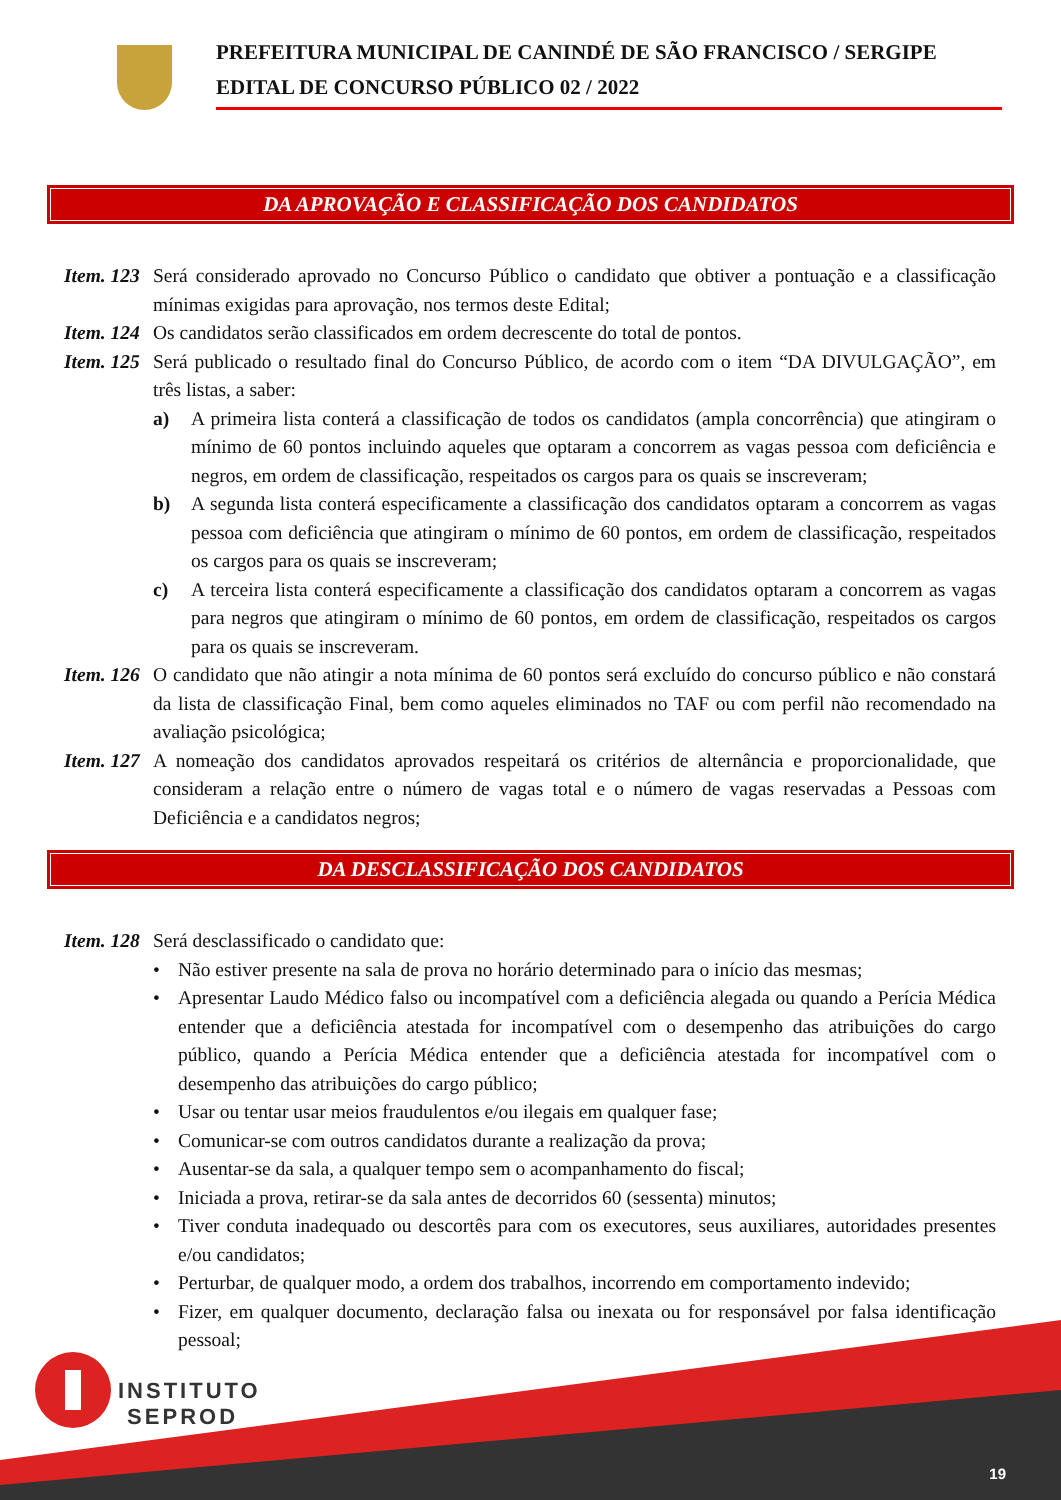PREFEITURA MUNICIPAL DE CANINDÉ DE SÃO FRANCISCO / SERGIPE
EDITAL DE CONCURSO PÚBLICO 02 / 2022
DA APROVAÇÃO E CLASSIFICAÇÃO DOS CANDIDATOS
Item. 123 Será considerado aprovado no Concurso Público o candidato que obtiver a pontuação e a classificação mínimas exigidas para aprovação, nos termos deste Edital;
Item. 124 Os candidatos serão classificados em ordem decrescente do total de pontos.
Item. 125 Será publicado o resultado final do Concurso Público, de acordo com o item “DA DIVULGAÇÃO”, em três listas, a saber:
a) A primeira lista conterá a classificação de todos os candidatos (ampla concorrência) que atingiram o mínimo de 60 pontos incluindo aqueles que optaram a concorrem as vagas pessoa com deficiência e negros, em ordem de classificação, respeitados os cargos para os quais se inscreveram;
b) A segunda lista conterá especificamente a classificação dos candidatos optaram a concorrem as vagas pessoa com deficiência que atingiram o mínimo de 60 pontos, em ordem de classificação, respeitados os cargos para os quais se inscreveram;
c) A terceira lista conterá especificamente a classificação dos candidatos optaram a concorrem as vagas para negros que atingiram o mínimo de 60 pontos, em ordem de classificação, respeitados os cargos para os quais se inscreveram.
Item. 126 O candidato que não atingir a nota mínima de 60 pontos será excluído do concurso público e não constará da lista de classificação Final, bem como aqueles eliminados no TAF ou com perfil não recomendado na avaliação psicológica;
Item. 127 A nomeação dos candidatos aprovados respeitará os critérios de alternância e proporcionalidade, que consideram a relação entre o número de vagas total e o número de vagas reservadas a Pessoas com Deficiência e a candidatos negros;
DA DESCLASSIFICAÇÃO DOS CANDIDATOS
Item. 128 Será desclassificado o candidato que:
• Não estiver presente na sala de prova no horário determinado para o início das mesmas;
• Apresentar Laudo Médico falso ou incompatível com a deficiência alegada ou quando a Perícia Médica entender que a deficiência atestada for incompatível com o desempenho das atribuições do cargo público, quando a Perícia Médica entender que a deficiência atestada for incompatível com o desempenho das atribuições do cargo público;
• Usar ou tentar usar meios fraudulentos e/ou ilegais em qualquer fase;
• Comunicar-se com outros candidatos durante a realização da prova;
• Ausentar-se da sala, a qualquer tempo sem o acompanhamento do fiscal;
• Iniciada a prova, retirar-se da sala antes de decorridos 60 (sessenta) minutos;
• Tiver conduta inadequado ou descortês para com os executores, seus auxiliares, autoridades presentes e/ou candidatos;
• Perturbar, de qualquer modo, a ordem dos trabalhos, incorrendo em comportamento indevido;
• Fizer, em qualquer documento, declaração falsa ou inexata ou for responsável por falsa identificação pessoal;
INSTITUTO
SEPROD
19